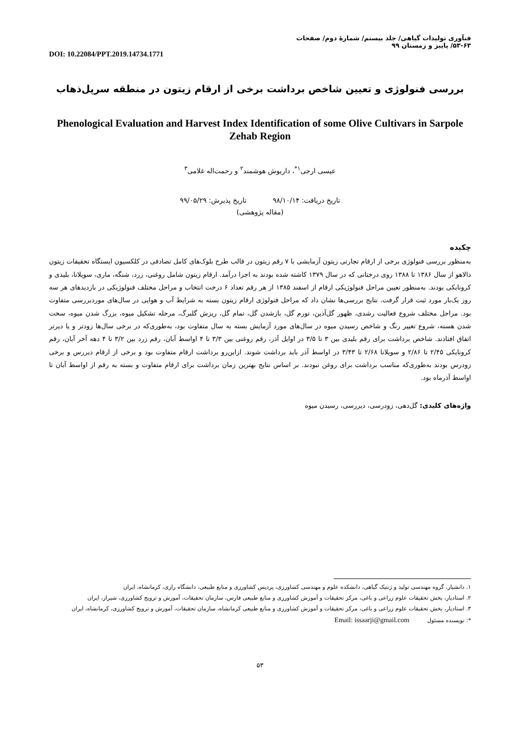فنآوری تولیدات گیاهی/ جلد بیستم/ شمارهٔ دوم/ صفحات ۶۳-۵۳/ پاییز و زمستان ۹۹
DOI: 10.22084/PPT.2019.14734.1771
بررسی فنولوژی و تعیین شاخص برداشت برخی از ارقام زیتون در منطقه سرپل‌ذهاب
Phenological Evaluation and Harvest Index Identification of some Olive Cultivars in Sarpole Zehab Region
عیسی ارجی<sup>۱*</sup>، داریوش هوشمند<sup>۲</sup> و رحمت‌اله غلامی<sup>۳</sup>
تاریخ دریافت: ۹۸/۱۰/۱۴ تاریخ پذیرش: ۹۹/۰۵/۲۹
(مقاله پژوهشی)
چکیده
به‌منظور بررسی فنولوژی برخی از ارقام تجارتی زیتون آزمایشی با ۷ رقم زیتون در قالب طرح بلوک‌های کامل تصادفی در کلکسیون ایستگاه تحقیقات زیتون دالاهو از سال ۱۳۸۶ تا ۱۳۸۸ روی درختانی که در سال ۱۳۷۹ کاشته شده بودند به اجرا درآمد. ارقام زیتون شامل روغنی، زرد، شنگه، ماری، سویلانا، بلیدی و کرونایکی بودند. به‌منظور تعیین مراحل فنولوژیکی ارقام از اسفند ۱۳۸۵ از هر رقم تعداد ۶ درخت انتخاب و مراحل مختلف فنولوژیکی در بازدیدهای هر سه روز یک‌بار مورد ثبت قرار گرفت. نتایج بررسی‌ها نشان داد که مراحل فنولوژی ارقام زیتون بسته به شرایط آب و هوایی در سال‌های موردبررسی متفاوت بود. مراحل مختلف شروع فعالیت رشدی، ظهور گل‌آذین، تورم گل، بازشدن گل، تمام گل، ریزش گلبرگ، مرحله تشکیل میوه، بزرگ شدن میوه، سخت شدن هسته، شروع تغییر رنگ و شاخص رسیدن میوه در سال‌های مورد آزمایش بسته به سال متفاوت بود، به‌طوری‌که در برخی سال‌ها زودتر و یا دیرتر اتفاق افتادند. شاخص برداشت برای رقم بلیدی بین ۳ تا ۳/۵ در اوایل آذر، رقم روغنی بین ۳/۳ تا ۴ اواسط آبان، رقم زرد بین ۳/۲ تا ۴ دهه آخر آبان، رقم کرونایکی ۲/۴۵ تا ۲/۸۶ و سویلانا ۲/۶۸ تا ۳/۴۳ در اواسط آذر باید برداشت شوند. ازاین‌رو برداشت ارقام متفاوت بود و برخی از ارقام دیررس و برخی زودرس بودند به‌طوری‌که مناسب برداشت برای روغن نبودند. بر اساس نتایج بهترین زمان برداشت برای ارقام متفاوت و بسته به رقم از اواسط آبان تا اواسط آذرماه بود.
واژه‌های کلیدی: گل‌دهی، زودرسی، دیررسی، رسیدن میوه
۱. دانشیار، گروه مهندسی تولید و ژنتیک گیاهی، دانشکده علوم و مهندسی کشاورزی، پردیس کشاورزی و منابع طبیعی، دانشگاه رازی، کرمانشاه، ایران
۲. استادیار، بخش تحقیقات علوم زراعی و باغی، مرکز تحقیقات و آموزش کشاورزی و منابع طبیعی فارس، سازمان تحقیقات، آموزش و ترویج کشاورزی، شیراز، ایران
۳. استادیار، بخش تحقیقات علوم زراعی و باغی، مرکز تحقیقات و آموزش کشاورزی و منابع طبیعی کرمانشاه، سازمان تحقیقات، آموزش و ترویج کشاورزی، کرمانشاه، ایران
*: نویسنده مسئول Email: issaarji@gmail.com
۵۳